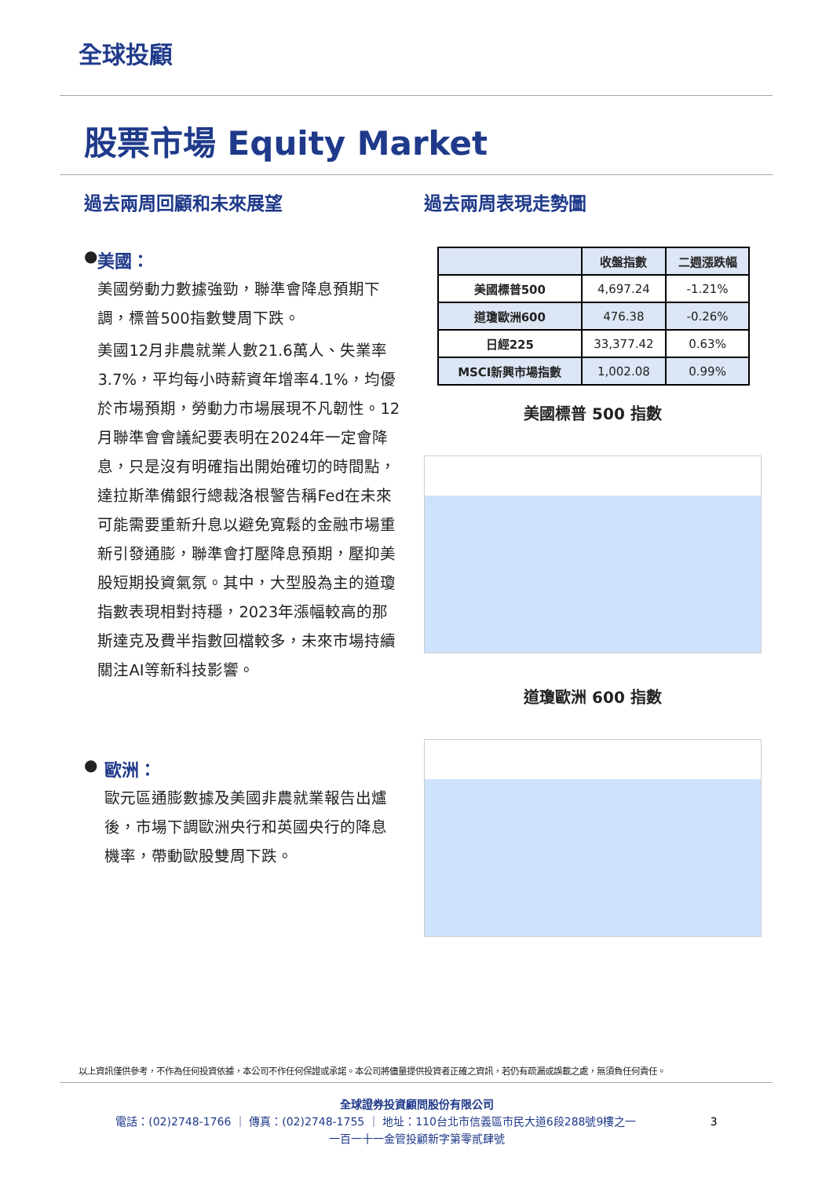全球投顧
股票市場 Equity Market
過去兩周回顧和未來展望
● 美國：
美國勞動力數據強勁，聯準會降息預期下調，標普500指數雙周下跌。
美國12月非農就業人數21.6萬人、失業率3.7%，平均每小時薪資年增率4.1%，均優於市場預期，勞動力市場展現不凡韌性。12月聯準會會議紀要表明在2024年一定會降息，只是沒有明確指出開始確切的時間點，達拉斯準備銀行總裁洛根警告稱Fed在未來可能需要重新升息以避免寬鬆的金融市場重新引發通膨，聯準會打壓降息預期，壓抑美股短期投資氣氛。其中，大型股為主的道瓊指數表現相對持穩，2023年漲幅較高的那斯達克及費半指數回檔較多，未來市場持續關注AI等新科技影響。
● 歐洲：
歐元區通膨數據及美國非農就業報告出爐後，市場下調歐洲央行和英國央行的降息機率，帶動歐股雙周下跌。
過去兩周表現走勢圖
| | 收盤指數 | 二週漲跌幅 |
| --- | --- | --- |
| 美國標普500 | 4,697.24 | -1.21% |
| 道瓊歐洲600 | 476.38 | -0.26% |
| 日經225 | 33,377.42 | 0.63% |
| MSCI新興市場指數 | 1,002.08 | 0.99% |
美國標普 500 指數
道瓊歐洲 600 指數
以上資訊僅供參考，不作為任何投資依據，本公司不作任何保證或承諾。本公司將儘量提供投資者正確之資訊，若仍有疏漏或誤載之處，無須負任何責任。
全球證券投資顧問股份有限公司
電話：(02)2748-1766 ｜ 傳真：(02)2748-1755 ｜ 地址：110台北市信義區市民大道6段288號9樓之一 3
一百一十一金管投顧新字第零貳肆號